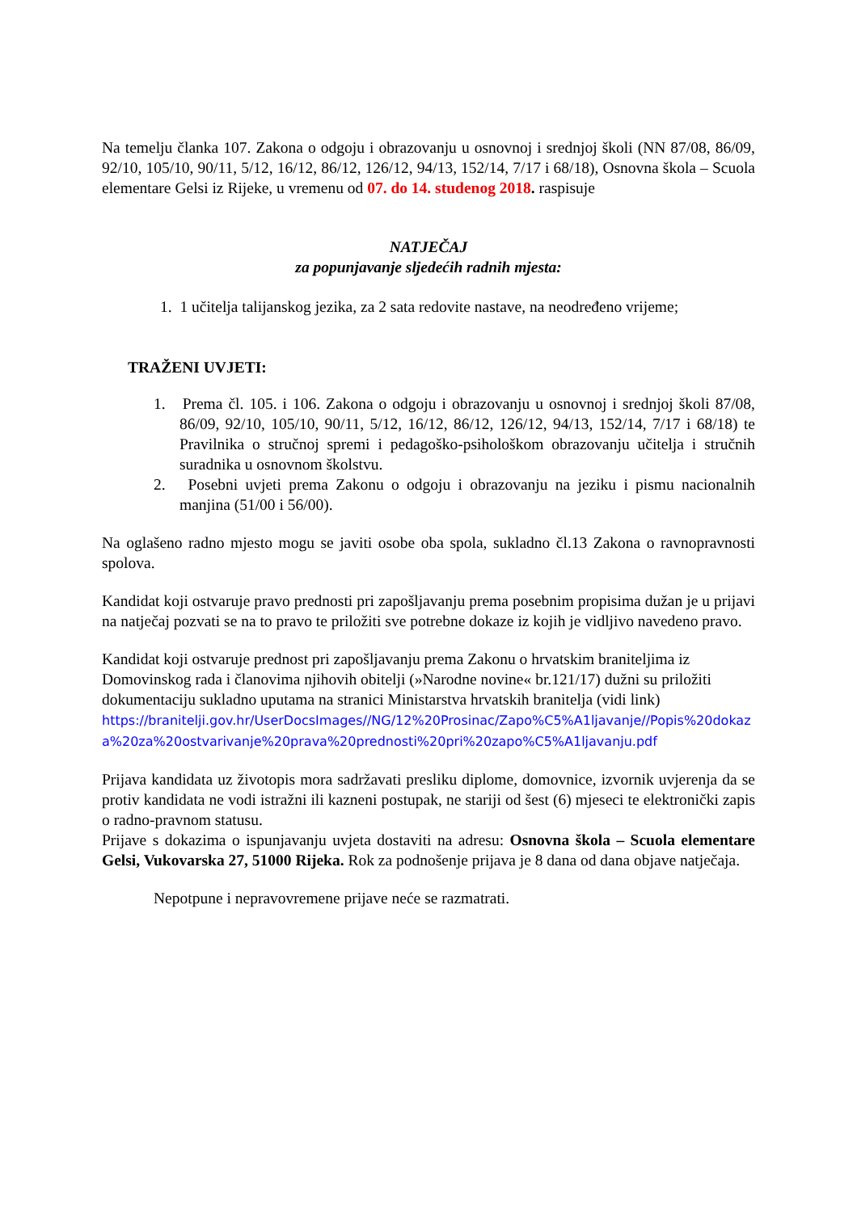Na temelju članka 107. Zakona o odgoju i obrazovanju u osnovnoj i srednjoj školi (NN 87/08, 86/09, 92/10, 105/10, 90/11, 5/12, 16/12, 86/12, 126/12, 94/13, 152/14, 7/17 i 68/18), Osnovna škola – Scuola elementare Gelsi iz Rijeke, u vremenu od 07. do 14. studenog 2018. raspisuje
NATJEČAJ
za popunjavanje sljedećih radnih mjesta:
1. 1 učitelja talijanskog jezika, za 2 sata redovite nastave, na neodređeno vrijeme;
TRAŽENI UVJETI:
1. Prema čl. 105. i 106. Zakona o odgoju i obrazovanju u osnovnoj i srednjoj školi 87/08, 86/09, 92/10, 105/10, 90/11, 5/12, 16/12, 86/12, 126/12, 94/13, 152/14, 7/17 i 68/18) te Pravilnika o stručnoj spremi i pedagoško-psihološkom obrazovanju učitelja i stručnih suradnika u osnovnom školstvu.
2. Posebni uvjeti prema Zakonu o odgoju i obrazovanju na jeziku i pismu nacionalnih manjina (51/00 i 56/00).
Na oglašeno radno mjesto mogu se javiti osobe oba spola, sukladno čl.13 Zakona o ravnopravnosti spolova.
Kandidat koji ostvaruje pravo prednosti pri zapošljavanju prema posebnim propisima dužan je u prijavi na natječaj pozvati se na to pravo te priložiti sve potrebne dokaze iz kojih je vidljivo navedeno pravo.
Kandidat koji ostvaruje prednost pri zapošljavanju prema Zakonu o hrvatskim braniteljima iz Domovinskog rada i članovima njihovih obitelji (»Narodne novine« br.121/17) dužni su priložiti dokumentaciju sukladno uputama na stranici Ministarstva hrvatskih branitelja (vidi link)
https://branitelji.gov.hr/UserDocsImages//NG/12%20Prosinac/Zapo%C5%A1ljavanje//Popis%20dokaza%20za%20ostvarivanje%20prava%20prednosti%20pri%20zapo%C5%A1ljavanju.pdf
Prijava kandidata uz životopis mora sadržavati presliku diplome, domovnice, izvornik uvjerenja da se protiv kandidata ne vodi istražni ili kazneni postupak, ne stariji od šest (6) mjeseci te elektronički zapis o radno-pravnom statusu.
Prijave s dokazima o ispunjavanju uvjeta dostaviti na adresu: Osnovna škola – Scuola elementare Gelsi, Vukovarska 27, 51000 Rijeka. Rok za podnošenje prijava je 8 dana od dana objave natječaja.
Nepotpune i nepravovremene prijave neće se razmatrati.